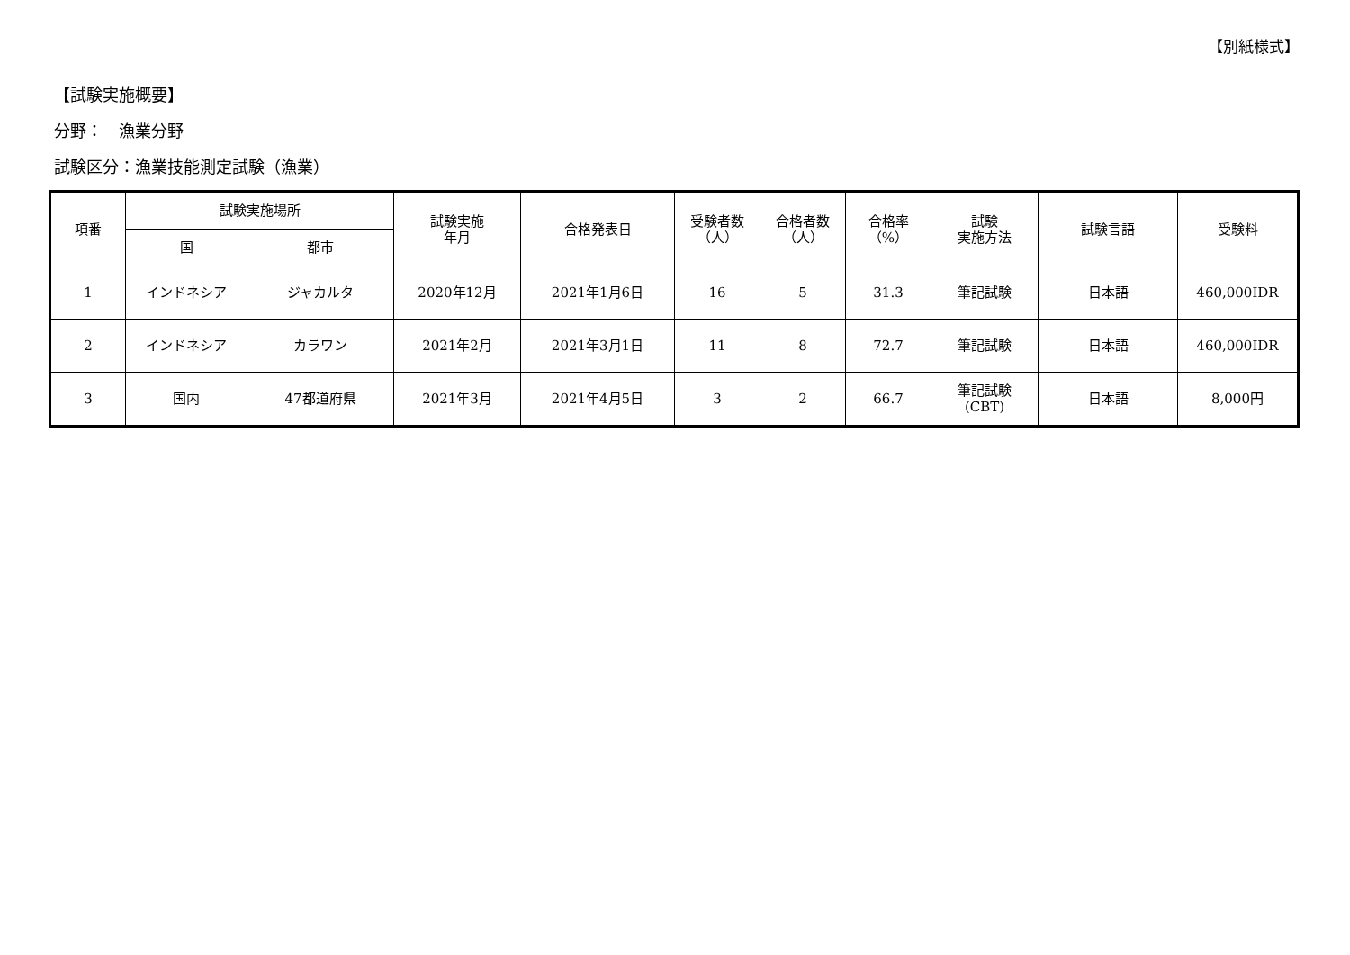【別紙様式】
【試験実施概要】
分野：　漁業分野
試験区分：漁業技能測定試験（漁業）
| 項番 | 試験実施場所 | | 試験実施 年月 | 合格発表日 | 受験者数 （人） | 合格者数 （人） | 合格率 （%） | 試験 実施方法 | 試験言語 | 受験料 |
| --- | --- | --- | --- | --- | --- | --- | --- | --- | --- | --- |
| | 国 | 都市 | | | | | | | | |
| 1 | インドネシア | ジャカルタ | 2020年12月 | 2021年1月6日 | 16 | 5 | 31.3 | 筆記試験 | 日本語 | 460,000IDR |
| 2 | インドネシア | カラワン | 2021年2月 | 2021年3月1日 | 11 | 8 | 72.7 | 筆記試験 | 日本語 | 460,000IDR |
| 3 | 国内 | 47都道府県 | 2021年3月 | 2021年4月5日 | 3 | 2 | 66.7 | 筆記試験 (CBT) | 日本語 | 8,000円 |